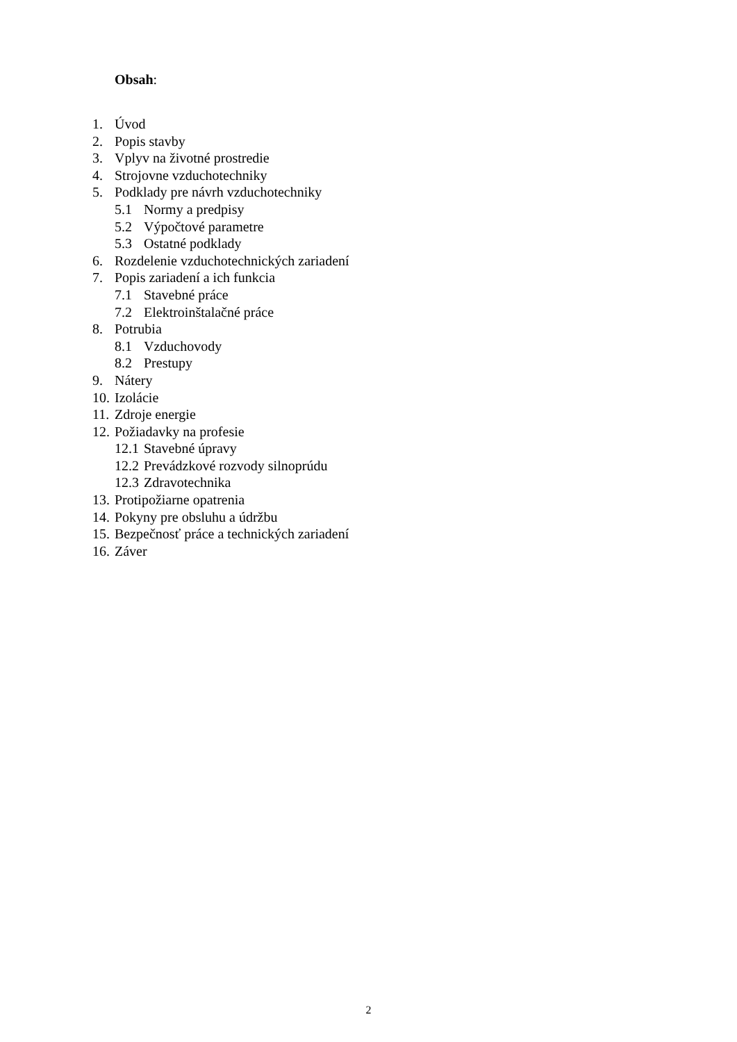Obsah:
1. Úvod
2. Popis stavby
3. Vplyv na životné prostredie
4. Strojovne vzduchotechniky
5. Podklady pre návrh vzduchotechniky
5.1 Normy a predpisy
5.2 Výpočtové parametre
5.3 Ostatné podklady
6. Rozdelenie vzduchotechnických zariadení
7. Popis zariadení a ich funkcia
7.1 Stavebné práce
7.2 Elektroinštalačné práce
8. Potrubia
8.1 Vzduchovody
8.2 Prestupy
9. Nátery
10. Izolácie
11. Zdroje energie
12. Požiadavky na profesie
12.1 Stavebné úpravy
12.2 Prevádzkové rozvody silnoprúdu
12.3 Zdravotechnika
13. Protipožiarne opatrenia
14. Pokyny pre obsluhu a údržbu
15. Bezpečnosť práce a technických zariadení
16. Záver
2